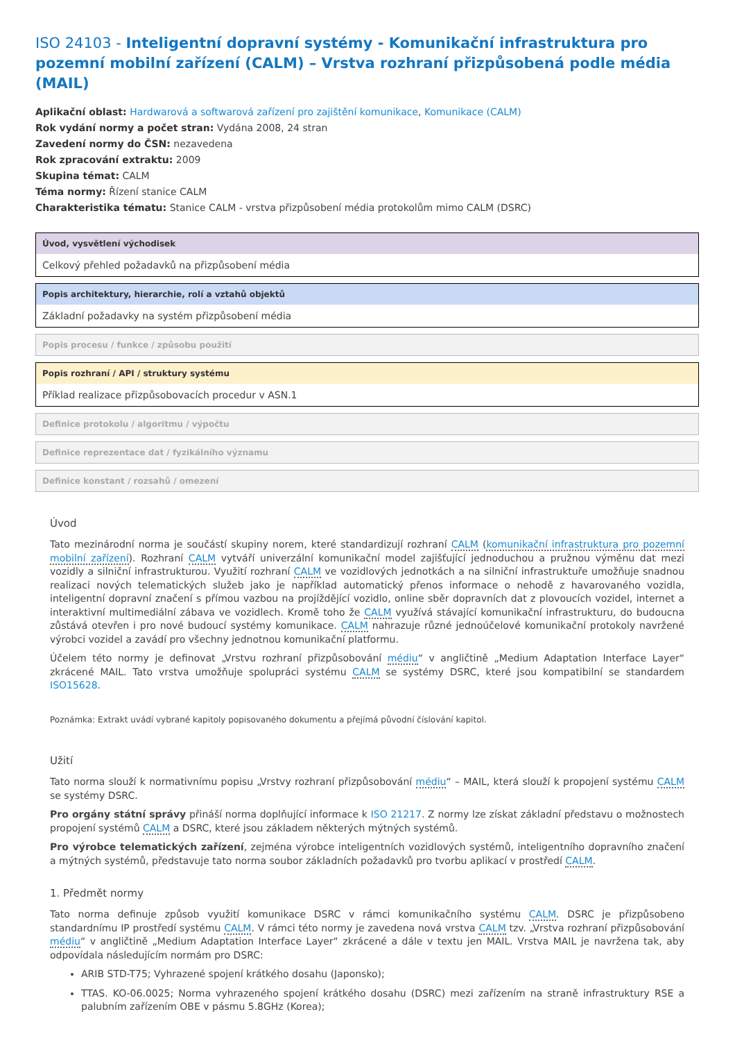ISO 24103 - Inteligentní dopravní systémy - Komunikační infrastruktura pro pozemní mobilní zařízení (CALM) – Vrstva rozhraní přizpůsobená podle média (MAIL)
Aplikační oblast: Hardwarová a softwarová zařízení pro zajištění komunikace, Komunikace (CALM)
Rok vydání normy a počet stran: Vydána 2008, 24 stran
Zavedení normy do ČSN: nezavedena
Rok zpracování extraktu: 2009
Skupina témat: CALM
Téma normy: Řízení stanice CALM
Charakteristika tématu: Stanice CALM - vrstva přizpůsobení média protokolům mimo CALM (DSRC)
Úvod, vysvětlení východisek
Celkový přehled požadavků na přizpůsobení média
Popis architektury, hierarchie, rolí a vztahů objektů
Základní požadavky na systém přizpůsobení média
Popis procesu / funkce / způsobu použití
Popis rozhraní / API / struktury systému
Příklad realizace přizpůsobovacích procedur v ASN.1
Definice protokolu / algoritmu / výpočtu
Definice reprezentace dat / fyzikálního významu
Definice konstant / rozsahů / omezení
Úvod
Tato mezinárodní norma je součástí skupiny norem, které standardizují rozhraní CALM (komunikační infrastruktura pro pozemní mobilní zařízení). Rozhraní CALM vytváří univerzální komunikační model zajišťující jednoduchou a pružnou výměnu dat mezi vozidly a silniční infrastrukturou. Využití rozhraní CALM ve vozidlových jednotkách a na silniční infrastruktuře umožňuje snadnou realizaci nových telematických služeb jako je například automatický přenos informace o nehodě z havarovaného vozidla, inteligentní dopravní značení s přímou vazbou na projíždějící vozidlo, online sběr dopravních dat z plovoucích vozidel, internet a interaktivní multimediální zábava ve vozidlech. Kromě toho že CALM využívá stávající komunikační infrastrukturu, do budoucna zůstává otevřen i pro nové budoucí systémy komunikace. CALM nahrazuje různé jednoúčelové komunikační protokoly navržené výrobci vozidel a zavádí pro všechny jednotnou komunikační platformu.
Účelem této normy je definovat „Vrstvu rozhraní přizpůsobování médiu“ v angličtině „Medium Adaptation Interface Layer“ zkrácené MAIL. Tato vrstva umožňuje spolupráci systému CALM se systémy DSRC, které jsou kompatibilní se standardem ISO15628.
Poznámka: Extrakt uvádí vybrané kapitoly popisovaného dokumentu a přejímá původní číslování kapitol.
Užití
Tato norma slouží k normativnímu popisu „Vrstvy rozhraní přizpůsobování médiu“ – MAIL, která slouží k propojení systému CALM se systémy DSRC.
Pro orgány státní správy přináší norma doplňující informace k ISO 21217. Z normy lze získat základní představu o možnostech propojení systémů CALM a DSRC, které jsou základem některých mýtných systémů.
Pro výrobce telematických zařízení, zejména výrobce inteligentních vozidlových systémů, inteligentního dopravního značení a mýtných systémů, představuje tato norma soubor základních požadavků pro tvorbu aplikací v prostředí CALM.
1. Předmět normy
Tato norma definuje způsob využití komunikace DSRC v rámci komunikačního systému CALM. DSRC je přizpůsobeno standardnímu IP prostředí systému CALM. V rámci této normy je zavedena nová vrstva CALM tzv. „Vrstva rozhraní přizpůsobování médiu“ v angličtině „Medium Adaptation Interface Layer“ zkrácené a dále v textu jen MAIL. Vrstva MAIL je navržena tak, aby odpovídala následujícím normám pro DSRC:
ARIB STD-T75; Vyhrazené spojení krátkého dosahu (Japonsko);
TTAS. KO-06.0025; Norma vyhrazeného spojení krátkého dosahu (DSRC) mezi zařízením na straně infrastruktury RSE a palubním zařízením OBE v pásmu 5.8GHz (Korea);